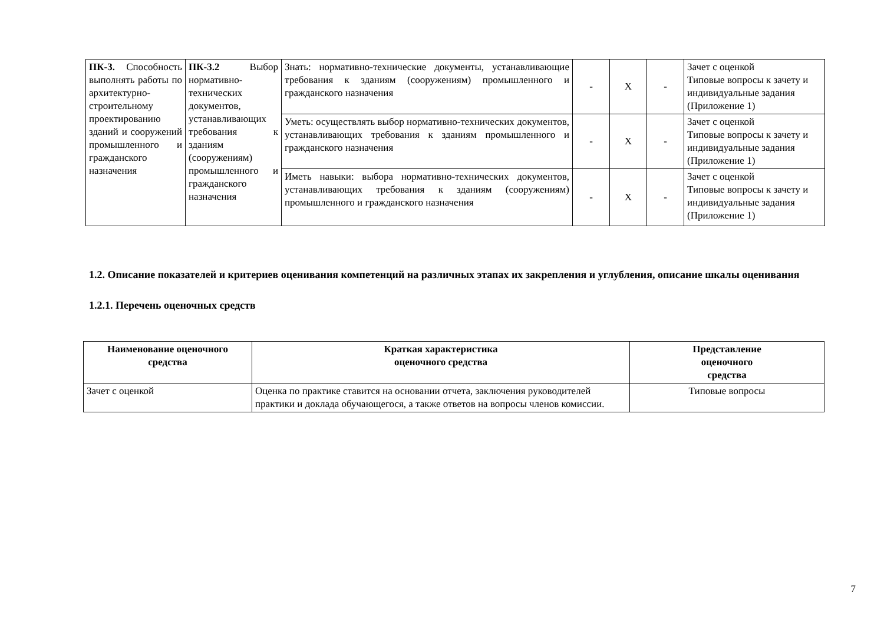| ПК-3. Способность выполнять работы по архитектурно-строительному проектированию зданий и сооружений промышленного и гражданского назначения | ПК-3.2 Выбор нормативно-технических документов, устанавливающих требования к зданиям (сооружениям) промышленного и гражданского назначения | Знать: нормативно-технические документы, устанавливающие требования к зданиям (сооружениям) промышленного и гражданского назначения | - | X | - | Зачет с оценкой Типовые вопросы к зачету и индивидуальные задания (Приложение 1) |
| | | Уметь: осуществлять выбор нормативно-технических документов, устанавливающих требования к зданиям промышленного и гражданского назначения | - | X | - | Зачет с оценкой Типовые вопросы к зачету и индивидуальные задания (Приложение 1) |
| | | Иметь навыки: выбора нормативно-технических документов, устанавливающих требования к зданиям (сооружениям) промышленного и гражданского назначения | - | X | - | Зачет с оценкой Типовые вопросы к зачету и индивидуальные задания (Приложение 1) |
1.2. Описание показателей и критериев оценивания компетенций на различных этапах их закрепления и углубления, описание шкалы оценивания
1.2.1. Перечень оценочных средств
| Наименование оценочного средства | Краткая характеристика оценочного средства | Представление оценочного средства |
| --- | --- | --- |
| Зачет с оценкой | Оценка по практике ставится на основании отчета, заключения руководителей практики и доклада обучающегося, а также ответов на вопросы членов комиссии. | Типовые вопросы |
7